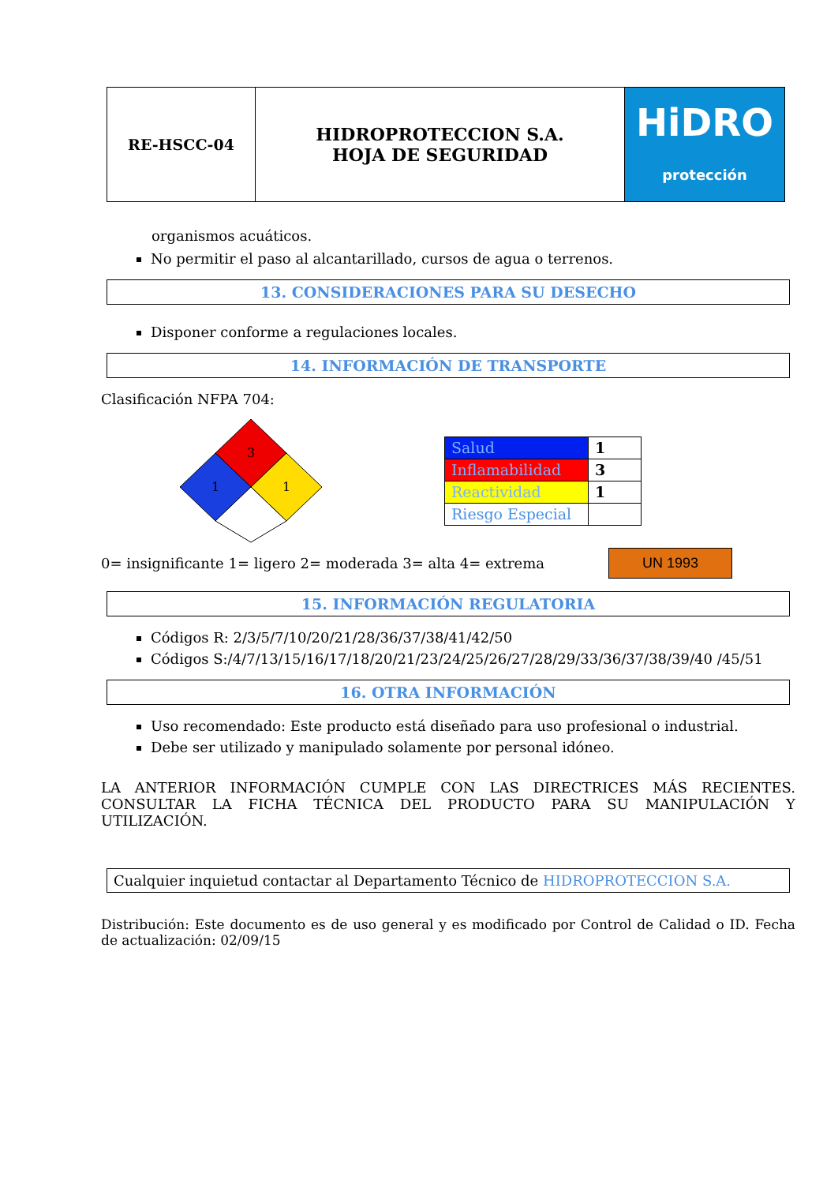| RE-HSCC-04 | HIDROPROTECCION S.A. HOJA DE SEGURIDAD | HiDRO protección |
organismos acuáticos.
No permitir el paso al alcantarillado, cursos de agua o terrenos.
13. CONSIDERACIONES PARA SU DESECHO
Disponer conforme a regulaciones locales.
14. INFORMACIÓN DE TRANSPORTE
Clasificación NFPA 704:
3
1
1
| Salud | 1 |
| Inflamabilidad | 3 |
| Reactividad | 1 |
| Riesgo Especial | |
0= insignificante 1= ligero 2= moderada 3= alta 4= extrema
UN 1993
15. INFORMACIÓN REGULATORIA
Códigos R: 2/3/5/7/10/20/21/28/36/37/38/41/42/50
Códigos S:/4/7/13/15/16/17/18/20/21/23/24/25/26/27/28/29/33/36/37/38/39/40 /45/51
16. OTRA INFORMACIÓN
Uso recomendado: Este producto está diseñado para uso profesional o industrial.
Debe ser utilizado y manipulado solamente por personal idóneo.
LA ANTERIOR INFORMACIÓN CUMPLE CON LAS DIRECTRICES MÁS RECIENTES. CONSULTAR LA FICHA TÉCNICA DEL PRODUCTO PARA SU MANIPULACIÓN Y UTILIZACIÓN.
Cualquier inquietud contactar al Departamento Técnico de HIDROPROTECCION S.A.
Distribución: Este documento es de uso general y es modificado por Control de Calidad o ID. Fecha de actualización: 02/09/15